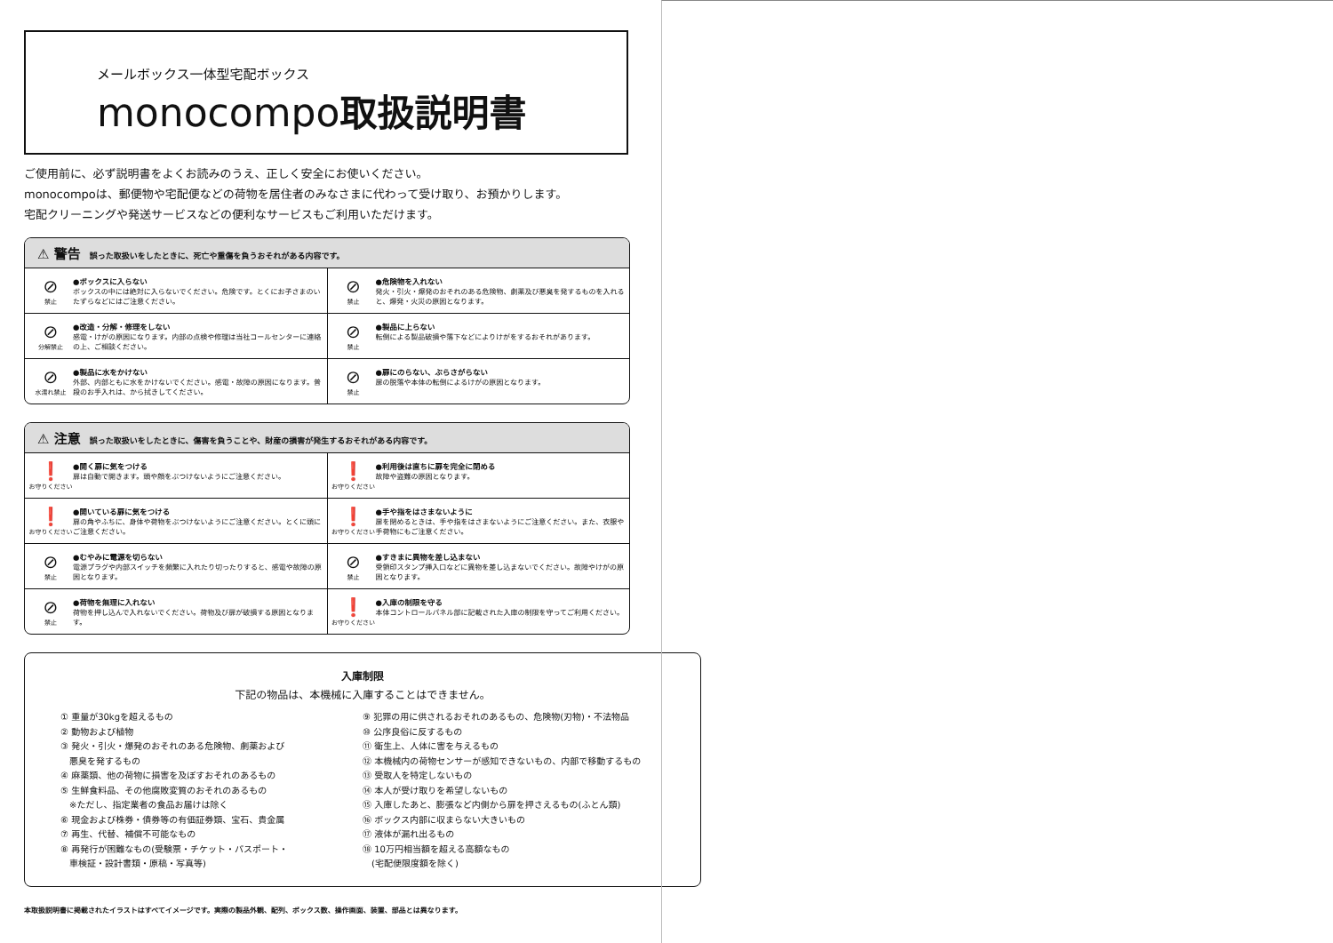メールボックス一体型宅配ボックス
monocompo取扱説明書
ご使用前に、必ず説明書をよくお読みのうえ、正しく安全にお使いください。
monocompoは、郵便物や宅配便などの荷物を居住者のみなさまに代わって受け取り、お預かりします。
宅配クリーニングや発送サービスなどの便利なサービスもご利用いただけます。
⚠ 警告 誤った取扱いをしたときに、死亡や重傷を負うおそれがある内容です。
| ⊘ 禁止 ●ボックスに入らない ボックスの中には絶対に入らないでください。危険です。とくにお子さまのいたずらなどにはご注意ください。 | ⊘ 禁止 ●危険物を入れない 発火・引火・爆発のおそれのある危険物、劇薬及び悪臭を発するものを入れると、爆発・火災の原因となります。 |
| ⊘ 分解禁止 ●改造・分解・修理をしない 感電・けがの原因になります。内部の点検や修理は当社コールセンターに連絡の上、ご相談ください。 | ⊘ 禁止 ●製品に上らない 転倒による製品破損や落下などによりけがをするおそれがあります。 |
| ⊘ 水濡れ禁止 ●製品に水をかけない 外部、内部ともに水をかけないでください。感電・故障の原因になります。普段のお手入れは、から拭きしてください。 | ⊘ 禁止 ●扉にのらない、ぶらさがらない 扉の脱落や本体の転倒によるけがの原因となります。 |
⚠ 注意 誤った取扱いをしたときに、傷害を負うことや、財産の損害が発生するおそれがある内容です。
| ❗ お守りください ●開く扉に気をつける 扉は自動で開きます。頭や顔をぶつけないようにご注意ください。 | ❗ お守りください ●利用後は直ちに扉を完全に閉める 故障や盗難の原因となります。 |
| ❗ お守りください ●開いている扉に気をつける 扉の角やふちに、身体や荷物をぶつけないようにご注意ください。とくに頭にご注意ください。 | ❗ お守りください ●手や指をはさまないように 扉を閉めるときは、手や指をはさまないようにご注意ください。また、衣服や手荷物にもご注意ください。 |
| ⊘ 禁止 ●むやみに電源を切らない 電源プラグや内部スイッチを頻繁に入れたり切ったりすると、感電や故障の原因となります。 | ⊘ 禁止 ●すきまに異物を差し込まない 受領印スタンプ挿入口などに異物を差し込まないでください。故障やけがの原因となります。 |
| ⊘ 禁止 ●荷物を無理に入れない 荷物を押し込んで入れないでください。荷物及び扉が破損する原因となります。 | ❗ お守りください ●入庫の制限を守る 本体コントロールパネル部に記載された入庫の制限を守ってご利用ください。 |
入庫制限
下記の物品は、本機械に入庫することはできません。
① 重量が30kgを超えるもの
② 動物および植物
③ 発火・引火・爆発のおそれのある危険物、劇薬および
　悪臭を発するもの
④ 麻薬類、他の荷物に損害を及ぼすおそれのあるもの
⑤ 生鮮食料品、その他腐敗変質のおそれのあるもの
　※ただし、指定業者の食品お届けは除く
⑥ 現金および株券・債券等の有価証券類、宝石、貴金属
⑦ 再生、代替、補償不可能なもの
⑧ 再発行が困難なもの(受験票・チケット・パスポート・
　車検証・設計書類・原稿・写真等)
⑨ 犯罪の用に供されるおそれのあるもの、危険物(刃物)・不法物品
⑩ 公序良俗に反するもの
⑪ 衛生上、人体に害を与えるもの
⑫ 本機械内の荷物センサーが感知できないもの、内部で移動するもの
⑬ 受取人を特定しないもの
⑭ 本人が受け取りを希望しないもの
⑮ 入庫したあと、膨張など内側から扉を押さえるもの(ふとん類)
⑯ ボックス内部に収まらない大きいもの
⑰ 液体が漏れ出るもの
⑱ 10万円相当額を超える高額なもの
　(宅配便限度額を除く)
本取扱説明書に掲載されたイラストはすべてイメージです。実際の製品外観、配列、ボックス数、操作画面、装置、部品とは異なります。